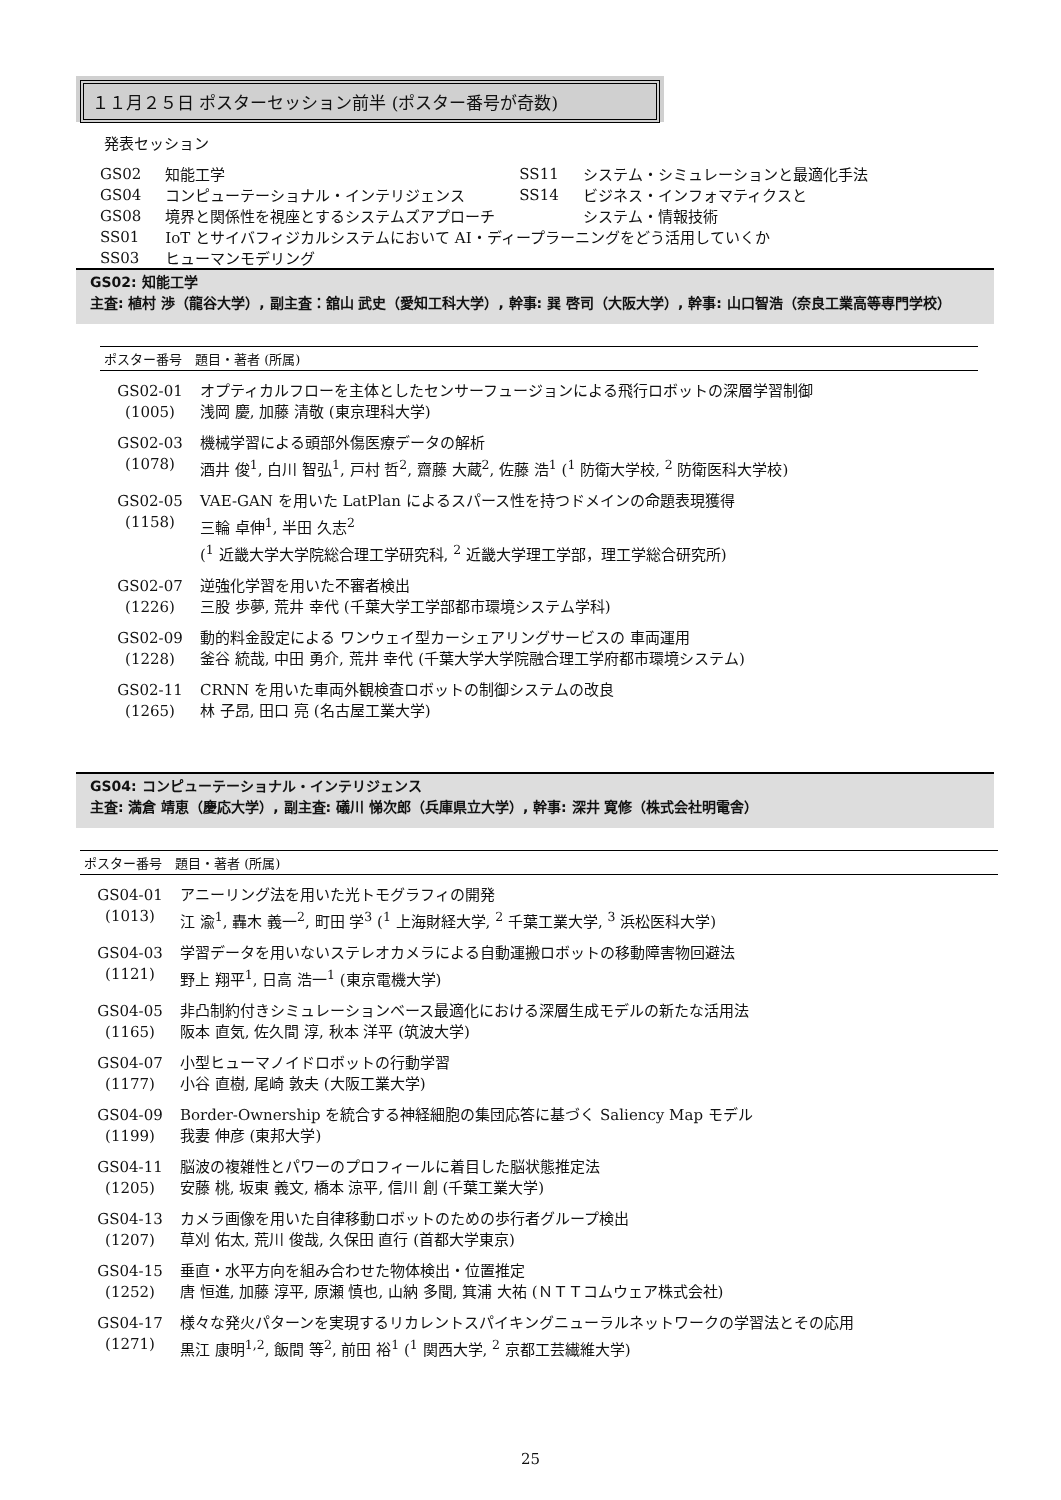１１月２５日 ポスターセッション前半 (ポスター番号が奇数)
発表セッション
| GS02 | 知能工学 | SS11 | システム・シミュレーションと最適化手法 |
| GS04 | コンピューテーショナル・インテリジェンス | SS14 | ビジネス・インフォマティクスと |
| GS08 | 境界と関係性を視座とするシステムズアプローチ | | システム・情報技術 |
| SS01 | IoT とサイバフィジカルシステムにおいて AI・ディープラーニングをどう活用していくか | | |
| SS03 | ヒューマンモデリング | | |
GS02: 知能工学
主査: 植村 渉（龍谷大学）, 副主査：舘山 武史（愛知工科大学）, 幹事: 巽 啓司（大阪大学）, 幹事: 山口智浩（奈良工業高等専門学校）
ポスター番号　題目・著者 (所属)
| GS02-01 (1005) | オプティカルフローを主体としたセンサーフュージョンによる飛行ロボットの深層学習制御 浅岡 慶, 加藤 清敬 (東京理科大学) |
| GS02-03 (1078) | 機械学習による頭部外傷医療データの解析 酒井 俊<sup>1</sup>, 白川 智弘<sup>1</sup>, 戸村 哲<sup>2</sup>, 齋藤 大蔵<sup>2</sup>, 佐藤 浩<sup>1</sup> (<sup>1</sup> 防衛大学校, <sup>2</sup> 防衛医科大学校) |
| GS02-05 (1158) | VAE-GAN を用いた LatPlan によるスパース性を持つドメインの命題表現獲得 三輪 卓伸<sup>1</sup>, 半田 久志<sup>2</sup> (<sup>1</sup> 近畿大学大学院総合理工学研究科, <sup>2</sup> 近畿大学理工学部，理工学総合研究所) |
| GS02-07 (1226) | 逆強化学習を用いた不審者検出 三股 歩夢, 荒井 幸代 (千葉大学工学部都市環境システム学科) |
| GS02-09 (1228) | 動的料金設定による ワンウェイ型カーシェアリングサービスの 車両運用 釜谷 統哉, 中田 勇介, 荒井 幸代 (千葉大学大学院融合理工学府都市環境システム) |
| GS02-11 (1265) | CRNN を用いた車両外観検査ロボットの制御システムの改良 林 子昂, 田口 亮 (名古屋工業大学) |
GS04: コンピューテーショナル・インテリジェンス
主査: 満倉 靖恵（慶応大学）, 副主査: 礒川 悌次郎（兵庫県立大学）, 幹事: 深井 寛修（株式会社明電舎）
ポスター番号　題目・著者 (所属)
| GS04-01 (1013) | アニーリング法を用いた光トモグラフィの開発 江 渝<sup>1</sup>, 轟木 義一<sup>2</sup>, 町田 学<sup>3</sup> (<sup>1</sup> 上海財経大学, <sup>2</sup> 千葉工業大学, <sup>3</sup> 浜松医科大学) |
| GS04-03 (1121) | 学習データを用いないステレオカメラによる自動運搬ロボットの移動障害物回避法 野上 翔平<sup>1</sup>, 日高 浩一<sup>1</sup> (東京電機大学) |
| GS04-05 (1165) | 非凸制約付きシミュレーションベース最適化における深層生成モデルの新たな活用法 阪本 直気, 佐久間 淳, 秋本 洋平 (筑波大学) |
| GS04-07 (1177) | 小型ヒューマノイドロボットの行動学習 小谷 直樹, 尾崎 敦夫 (大阪工業大学) |
| GS04-09 (1199) | Border-Ownership を統合する神経細胞の集団応答に基づく Saliency Map モデル 我妻 伸彦 (東邦大学) |
| GS04-11 (1205) | 脳波の複雑性とパワーのプロフィールに着目した脳状態推定法 安藤 桃, 坂東 義文, 橋本 涼平, 信川 創 (千葉工業大学) |
| GS04-13 (1207) | カメラ画像を用いた自律移動ロボットのための歩行者グループ検出 草刈 佑太, 荒川 俊哉, 久保田 直行 (首都大学東京) |
| GS04-15 (1252) | 垂直・水平方向を組み合わせた物体検出・位置推定 唐 恒進, 加藤 淳平, 原瀬 慎也, 山納 多聞, 箕浦 大祐 (ＮＴＴコムウェア株式会社) |
| GS04-17 (1271) | 様々な発火パターンを実現するリカレントスパイキングニューラルネットワークの学習法とその応用 黒江 康明<sup>1,2</sup>, 飯間 等<sup>2</sup>, 前田 裕<sup>1</sup> (<sup>1</sup> 関西大学, <sup>2</sup> 京都工芸繊維大学) |
25